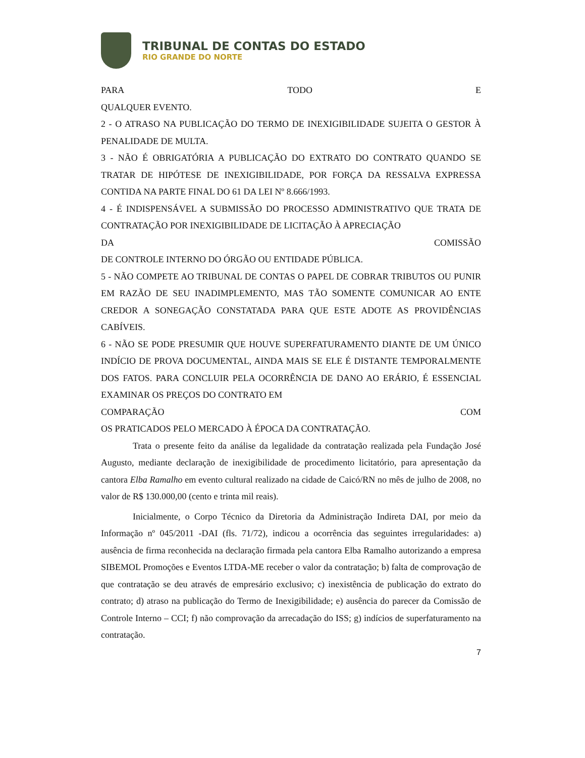TRIBUNAL DE CONTAS DO ESTADO
RIO GRANDE DO NORTE
PARA TODO E
QUALQUER EVENTO.
2 - O ATRASO NA PUBLICAÇÃO DO TERMO DE INEXIGIBILIDADE SUJEITA O GESTOR À PENALIDADE DE MULTA.
3 - NÃO É OBRIGATÓRIA A PUBLICAÇÃO DO EXTRATO DO CONTRATO QUANDO SE TRATAR DE HIPÓTESE DE INEXIGIBILIDADE, POR FORÇA DA RESSALVA EXPRESSA CONTIDA NA PARTE FINAL DO 61 DA LEI Nº 8.666/1993.
4 - É INDISPENSÁVEL A SUBMISSÃO DO PROCESSO ADMINISTRATIVO QUE TRATA DE CONTRATAÇÃO POR INEXIGIBILIDADE DE LICITAÇÃO À APRECIAÇÃO
DA COMISSÃO
DE CONTROLE INTERNO DO ÓRGÃO OU ENTIDADE PÚBLICA.
5 - NÃO COMPETE AO TRIBUNAL DE CONTAS O PAPEL DE COBRAR TRIBUTOS OU PUNIR EM RAZÃO DE SEU INADIMPLEMENTO, MAS TÃO SOMENTE COMUNICAR AO ENTE CREDOR A SONEGAÇÃO CONSTATADA PARA QUE ESTE ADOTE AS PROVIDÊNCIAS CABÍVEIS.
6 - NÃO SE PODE PRESUMIR QUE HOUVE SUPERFATURAMENTO DIANTE DE UM ÚNICO INDÍCIO DE PROVA DOCUMENTAL, AINDA MAIS SE ELE É DISTANTE TEMPORALMENTE DOS FATOS. PARA CONCLUIR PELA OCORRÊNCIA DE DANO AO ERÁRIO, É ESSENCIAL EXAMINAR OS PREÇOS DO CONTRATO EM
COMPARAÇÃO COM
OS PRATICADOS PELO MERCADO À ÉPOCA DA CONTRATAÇÃO.
Trata o presente feito da análise da legalidade da contratação realizada pela Fundação José Augusto, mediante declaração de inexigibilidade de procedimento licitatório, para apresentação da cantora Elba Ramalho em evento cultural realizado na cidade de Caicó/RN no mês de julho de 2008, no valor de R$ 130.000,00 (cento e trinta mil reais).
Inicialmente, o Corpo Técnico da Diretoria da Administração Indireta DAI, por meio da Informação nº 045/2011 -DAI (fls. 71/72), indicou a ocorrência das seguintes irregularidades: a) ausência de firma reconhecida na declaração firmada pela cantora Elba Ramalho autorizando a empresa SIBEMOL Promoções e Eventos LTDA-ME receber o valor da contratação; b) falta de comprovação de que contratação se deu através de empresário exclusivo; c) inexistência de publicação do extrato do contrato; d) atraso na publicação do Termo de Inexigibilidade; e) ausência do parecer da Comissão de Controle Interno – CCI; f) não comprovação da arrecadação do ISS; g) indícios de superfaturamento na contratação.
7